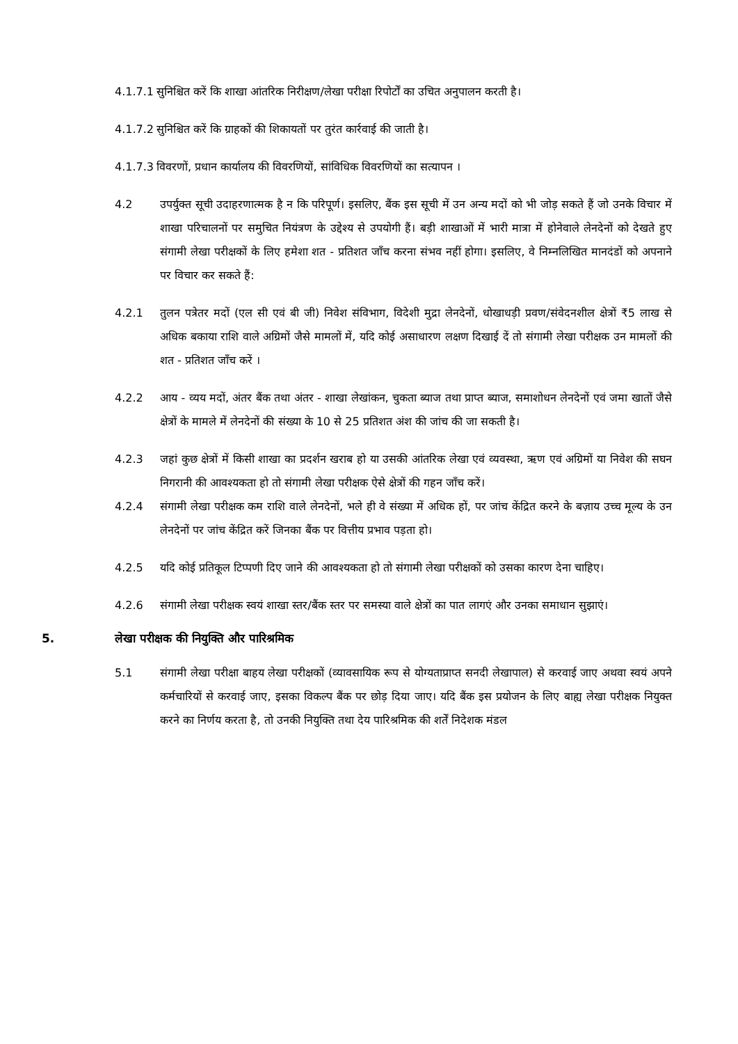4.1.7.1 सुनिश्चित करें कि शाखा आंतरिक निरीक्षण/लेखा परीक्षा रिपोर्टों का उचित अनुपालन करती है।
4.1.7.2 सुनिश्चित करें कि ग्राहकों की शिकायतों पर तुरंत कार्रवाई की जाती है।
4.1.7.3 विवरणों, प्रधान कार्यालय की विवरणियों, सांविधिक विवरणियों का सत्यापन ।
4.2 उपर्युक्त सूची उदाहरणात्मक है न कि परिपूर्ण। इसलिए, बैंक इस सूची में उन अन्य मदों को भी जोड़ सकते हैं जो उनके विचार में शाखा परिचालनों पर समुचित नियंत्रण के उद्देश्य से उपयोगी हैं। बड़ी शाखाओं में भारी मात्रा में होनेवाले लेनदेनों को देखते हुए संगामी लेखा परीक्षकों के लिए हमेशा शत - प्रतिशत जाँच करना संभव नहीं होगा। इसलिए, वे निम्नलिखित मानदंडों को अपनाने पर विचार कर सकते हैं:
4.2.1 तुलन पत्रेतर मदों (एल सी एवं बी जी) निवेश संविभाग, विदेशी मुद्रा लेनदेनों, धोखाधड़ी प्रवण/संवेदनशील क्षेत्रों ₹5 लाख से अधिक बकाया राशि वाले अग्रिमों जैसे मामलों में, यदि कोई असाधारण लक्षण दिखाई दें तो संगामी लेखा परीक्षक उन मामलों की शत - प्रतिशत जाँच करें ।
4.2.2 आय - व्यय मदों, अंतर बैंक तथा अंतर - शाखा लेखांकन, चुकता ब्याज तथा प्राप्त ब्याज, समाशोधन लेनदेनों एवं जमा खातों जैसे क्षेत्रों के मामले में लेनदेनों की संख्या के 10 से 25 प्रतिशत अंश की जांच की जा सकती है।
4.2.3 जहां कुछ क्षेत्रों में किसी शाखा का प्रदर्शन खराब हो या उसकी आंतरिक लेखा एवं व्यवस्था, ऋण एवं अग्रिमों या निवेश की सघन निगरानी की आवश्यकता हो तो संगामी लेखा परीक्षक ऐसे क्षेत्रों की गहन जाँच करें।
4.2.4 संगामी लेखा परीक्षक कम राशि वाले लेनदेनों, भले ही वे संख्या में अधिक हों, पर जांच केंद्रित करने के बज़ाय उच्च मूल्य के उन लेनदेनों पर जांच केंद्रित करें जिनका बैंक पर वित्तीय प्रभाव पड़ता हो।
4.2.5 यदि कोई प्रतिकूल टिप्पणी दिए जाने की आवश्यकता हो तो संगामी लेखा परीक्षकों को उसका कारण देना चाहिए।
4.2.6 संगामी लेखा परीक्षक स्वयं शाखा स्तर/बैंक स्तर पर समस्या वाले क्षेत्रों का पात लागएं और उनका समाधान सुझाएं।
5. लेखा परीक्षक की नियुक्ति और पारिश्रमिक
5.1 संगामी लेखा परीक्षा बाहय लेखा परीक्षकों (व्यावसायिक रूप से योग्यताप्राप्त सनदी लेखापाल) से करवाई जाए अथवा स्वयं अपने कर्मचारियों से करवाई जाए, इसका विकल्प बैंक पर छोड़ दिया जाए। यदि बैंक इस प्रयोजन के लिए बाह्य लेखा परीक्षक नियुक्त करने का निर्णय करता है, तो उनकी नियुक्ति तथा देय पारिश्रमिक की शर्तें निदेशक मंडल